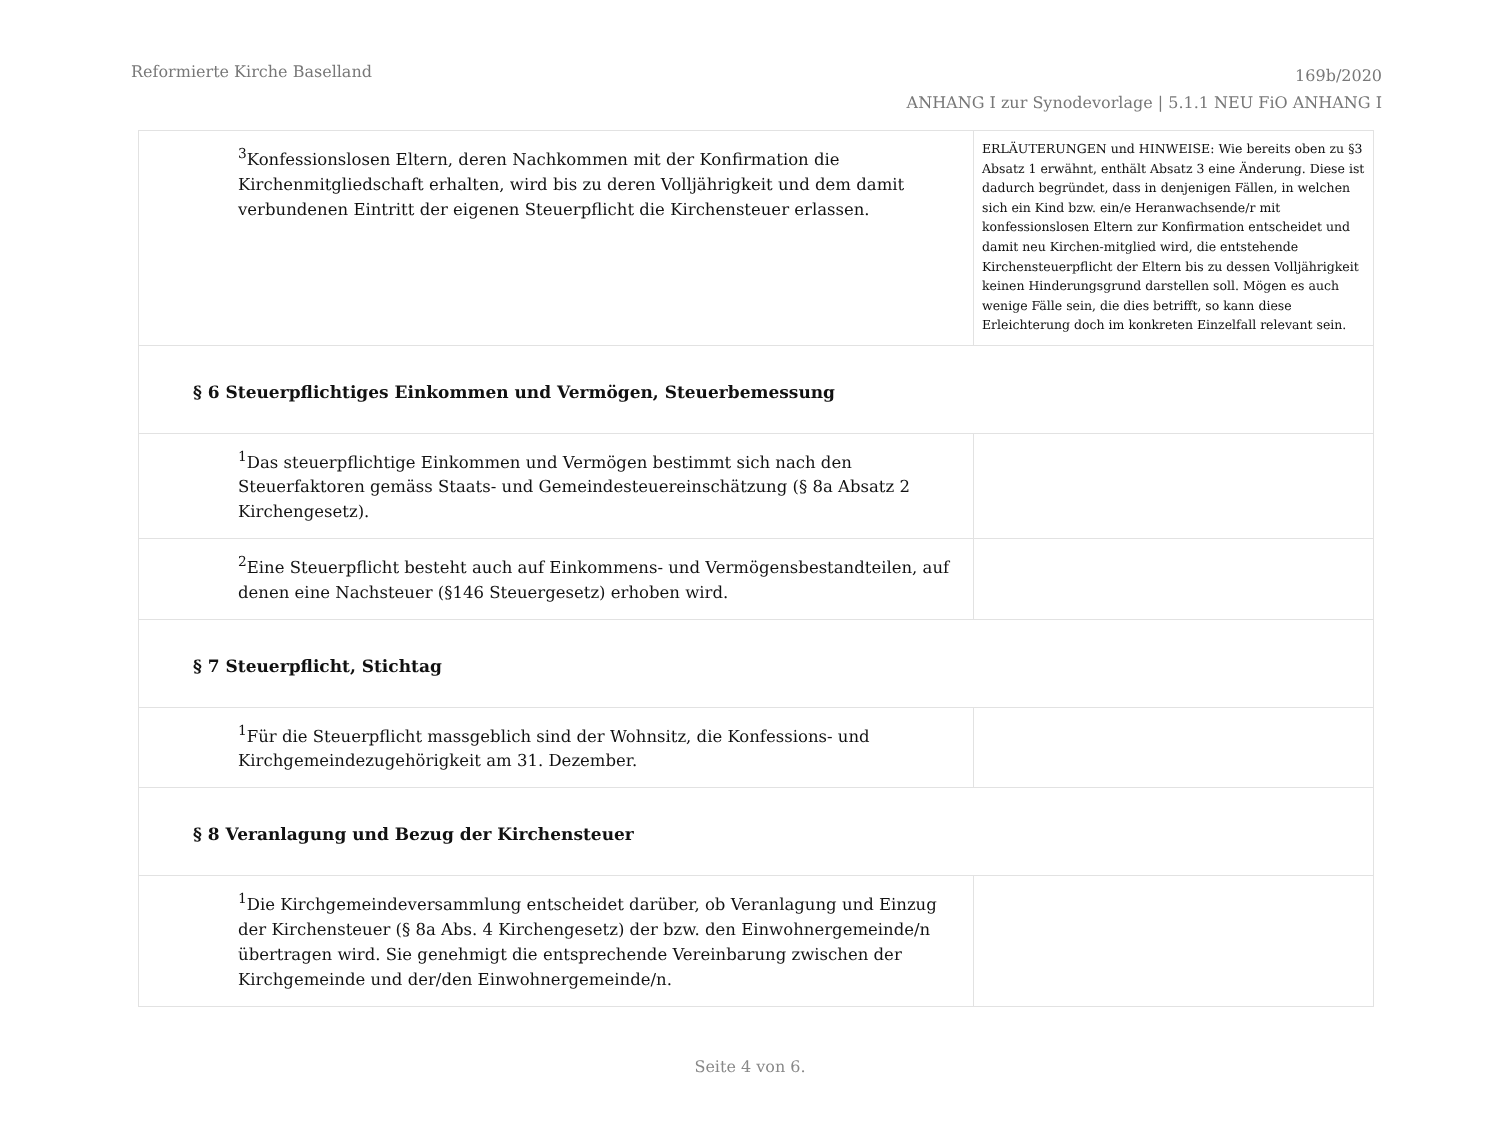Reformierte Kirche Baselland
169b/2020
ANHANG I zur Synodevorlage | 5.1.1 NEU FiO ANHANG I
| <sup>3</sup> Konfessionslosen Eltern, deren Nachkommen mit der Konfirmation die Kirchenmitgliedschaft erhalten, wird bis zu deren Volljährigkeit und dem damit verbundenen Eintritt der eigenen Steuerpflicht die Kirchensteuer erlassen. | ERLÄUTERUNGEN und HINWEISE: Wie bereits oben zu §3 Absatz 1 erwähnt, enthält Absatz 3 eine Änderung. Diese ist dadurch begründet, dass in denjenigen Fällen, in welchen sich ein Kind bzw. ein/e Heranwachsende/r mit konfessionslosen Eltern zur Konfirmation entscheidet und damit neu Kirchen-mitglied wird, die entstehende Kirchensteuerpflicht der Eltern bis zu dessen Volljährigkeit keinen Hinderungsgrund darstellen soll. Mögen es auch wenige Fälle sein, die dies betrifft, so kann diese Erleichterung doch im konkreten Einzelfall relevant sein. |
| § 6 Steuerpflichtiges Einkommen und Vermögen, Steuerbemessung | |
| <sup>1</sup> Das steuerpflichtige Einkommen und Vermögen bestimmt sich nach den Steuerfaktoren gemäss Staats- und Gemeindesteuereinschätzung (§ 8a Absatz 2 Kirchengesetz). | |
| <sup>2</sup> Eine Steuerpflicht besteht auch auf Einkommens- und Vermögensbestandteilen, auf denen eine Nachsteuer (§146 Steuergesetz) erhoben wird. | |
| § 7 Steuerpflicht, Stichtag | |
| <sup>1</sup> Für die Steuerpflicht massgeblich sind der Wohnsitz, die Konfessions- und Kirchgemeindezugehörigkeit am 31. Dezember. | |
| § 8 Veranlagung und Bezug der Kirchensteuer | |
| <sup>1</sup> Die Kirchgemeindeversammlung entscheidet darüber, ob Veranlagung und Einzug der Kirchensteuer (§ 8a Abs. 4 Kirchengesetz) der bzw. den Einwohnergemeinde/n übertragen wird. Sie genehmigt die entsprechende Vereinbarung zwischen der Kirchgemeinde und der/den Einwohnergemeinde/n. | |
Seite 4 von 6.